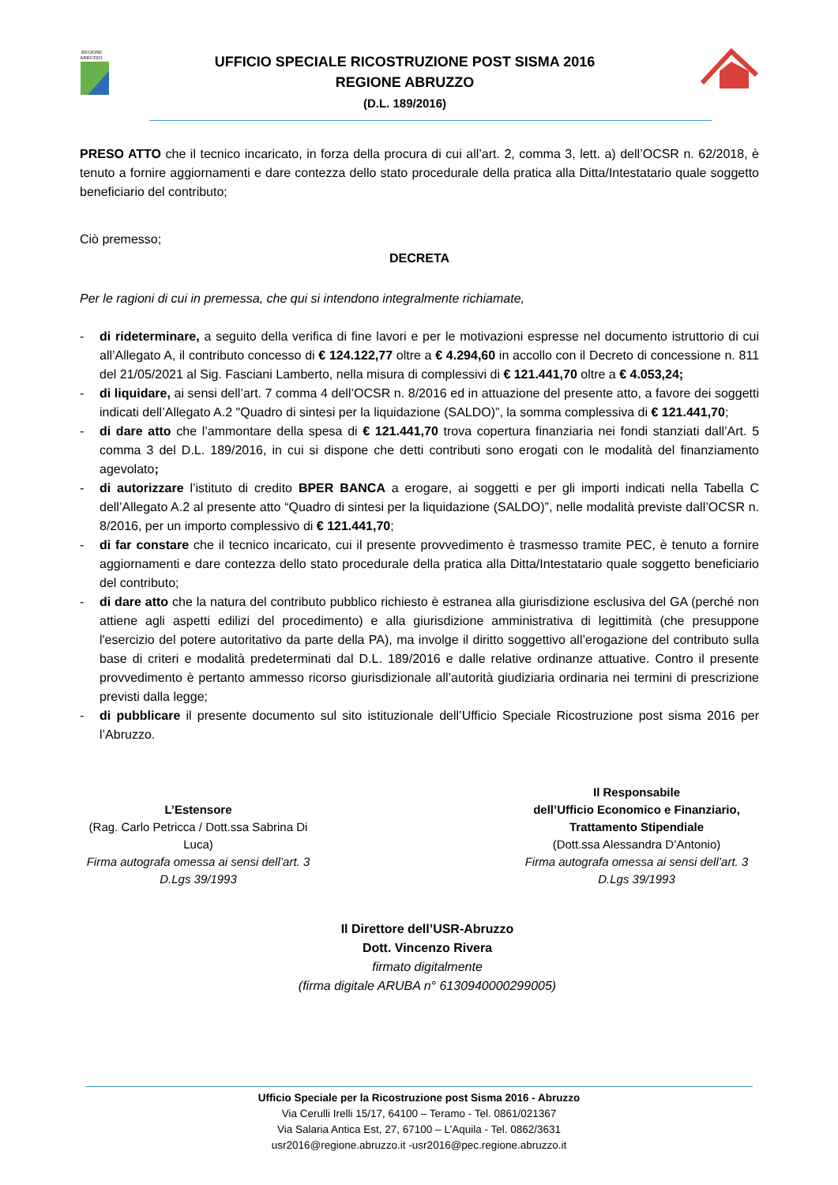REGIONE
ABRUZZO
UFFICIO SPECIALE RICOSTRUZIONE POST SISMA 2016
REGIONE ABRUZZO
(D.L. 189/2016)
PRESO ATTO che il tecnico incaricato, in forza della procura di cui all’art. 2, comma 3, lett. a) dell’OCSR n. 62/2018, è tenuto a fornire aggiornamenti e dare contezza dello stato procedurale della pratica alla Ditta/Intestatario quale soggetto beneficiario del contributo;
Ciò premesso;
DECRETA
Per le ragioni di cui in premessa, che qui si intendono integralmente richiamate,
- di rideterminare, a seguito della verifica di fine lavori e per le motivazioni espresse nel documento istruttorio di cui all’Allegato A, il contributo concesso di € 124.122,77 oltre a € 4.294,60 in accollo con il Decreto di concessione n. 811 del 21/05/2021 al Sig. Fasciani Lamberto, nella misura di complessivi di € 121.441,70 oltre a € 4.053,24;
- di liquidare, ai sensi dell’art. 7 comma 4 dell’OCSR n. 8/2016 ed in attuazione del presente atto, a favore dei soggetti indicati dell’Allegato A.2 "Quadro di sintesi per la liquidazione (SALDO)”, la somma complessiva di € 121.441,70;
- di dare atto che l’ammontare della spesa di € 121.441,70 trova copertura finanziaria nei fondi stanziati dall’Art. 5 comma 3 del D.L. 189/2016, in cui si dispone che detti contributi sono erogati con le modalità del finanziamento agevolato;
- di autorizzare l’istituto di credito BPER BANCA a erogare, ai soggetti e per gli importi indicati nella Tabella C dell’Allegato A.2 al presente atto “Quadro di sintesi per la liquidazione (SALDO)”, nelle modalità previste dall’OCSR n. 8/2016, per un importo complessivo di € 121.441,70;
- di far constare che il tecnico incaricato, cui il presente provvedimento è trasmesso tramite PEC, è tenuto a fornire aggiornamenti e dare contezza dello stato procedurale della pratica alla Ditta/Intestatario quale soggetto beneficiario del contributo;
- di dare atto che la natura del contributo pubblico richiesto è estranea alla giurisdizione esclusiva del GA (perché non attiene agli aspetti edilizi del procedimento) e alla giurisdizione amministrativa di legittimità (che presuppone l'esercizio del potere autoritativo da parte della PA), ma involge il diritto soggettivo all’erogazione del contributo sulla base di criteri e modalità predeterminati dal D.L. 189/2016 e dalle relative ordinanze attuative. Contro il presente provvedimento è pertanto ammesso ricorso giurisdizionale all’autorità giudiziaria ordinaria nei termini di prescrizione previsti dalla legge;
- di pubblicare il presente documento sul sito istituzionale dell’Ufficio Speciale Ricostruzione post sisma 2016 per l’Abruzzo.
L’Estensore
(Rag. Carlo Petricca / Dott.ssa Sabrina Di Luca)
Firma autografa omessa ai sensi dell’art. 3 D.Lgs 39/1993
Il Responsabile
dell’Ufficio Economico e Finanziario, Trattamento Stipendiale
(Dott.ssa Alessandra D’Antonio)
Firma autografa omessa ai sensi dell’art. 3 D.Lgs 39/1993
Il Direttore dell’USR-Abruzzo
Dott. Vincenzo Rivera
firmato digitalmente
(firma digitale ARUBA n° 6130940000299005)
Ufficio Speciale per la Ricostruzione post Sisma 2016 - Abruzzo
Via Cerulli Irelli 15/17, 64100 – Teramo - Tel. 0861/021367
Via Salaria Antica Est, 27, 67100 – L’Aquila - Tel. 0862/3631
usr2016@regione.abruzzo.it -usr2016@pec.regione.abruzzo.it